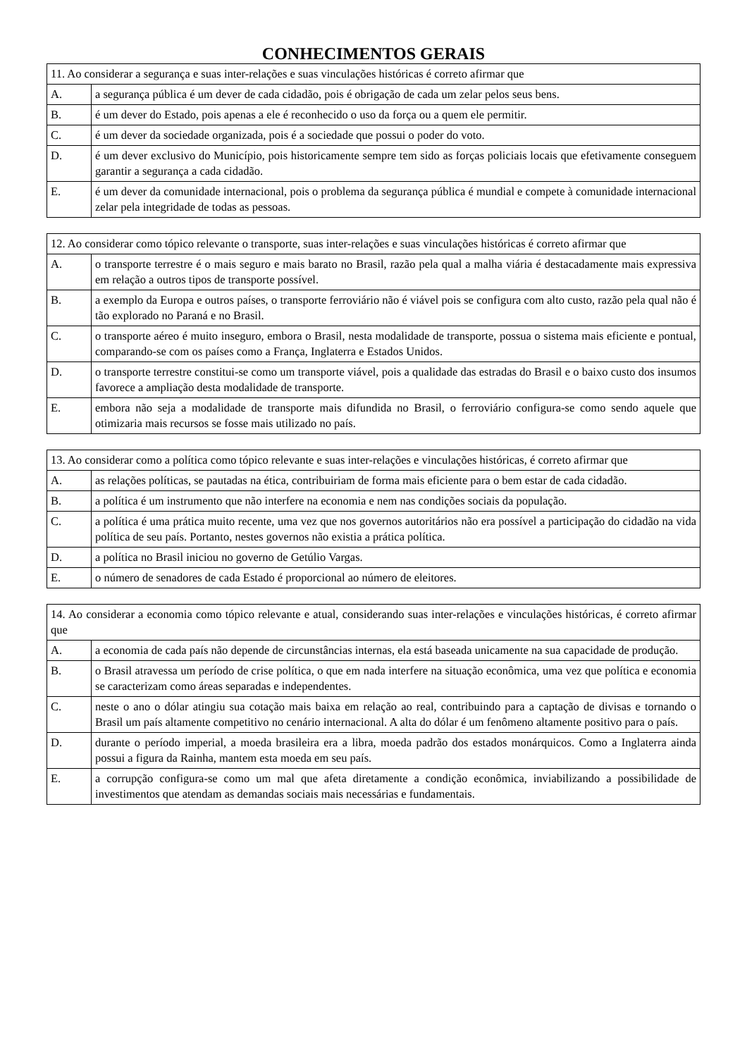CONHECIMENTOS GERAIS
| 11. Ao considerar a segurança e suas inter-relações e suas vinculações históricas é correto afirmar que | |
| A. | a segurança pública é um dever de cada cidadão, pois é obrigação de cada um zelar pelos seus bens. |
| B. | é um dever do Estado, pois apenas a ele é reconhecido o uso da força ou a quem ele permitir. |
| C. | é um dever da sociedade organizada, pois é a sociedade que possui o poder do voto. |
| D. | é um dever exclusivo do Município, pois historicamente sempre tem sido as forças policiais locais que efetivamente conseguem garantir a segurança a cada cidadão. |
| E. | é um dever da comunidade internacional, pois o problema da segurança pública é mundial e compete à comunidade internacional zelar pela integridade de todas as pessoas. |
| 12. Ao considerar como tópico relevante o transporte, suas inter-relações e suas vinculações históricas é correto afirmar que | |
| A. | o transporte terrestre é o mais seguro e mais barato no Brasil, razão pela qual a malha viária é destacadamente mais expressiva em relação a outros tipos de transporte possível. |
| B. | a exemplo da Europa e outros países, o transporte ferroviário não é viável pois se configura com alto custo, razão pela qual não é tão explorado no Paraná e no Brasil. |
| C. | o transporte aéreo é muito inseguro, embora o Brasil, nesta modalidade de transporte, possua o sistema mais eficiente e pontual, comparando-se com os países como a França, Inglaterra e Estados Unidos. |
| D. | o transporte terrestre constitui-se como um transporte viável, pois a qualidade das estradas do Brasil e o baixo custo dos insumos favorece a ampliação desta modalidade de transporte. |
| E. | embora não seja a modalidade de transporte mais difundida no Brasil, o ferroviário configura-se como sendo aquele que otimizaria mais recursos se fosse mais utilizado no país. |
| 13. Ao considerar como a política como tópico relevante e suas inter-relações e vinculações históricas, é correto afirmar que | |
| A. | as relações políticas, se pautadas na ética, contribuiriam de forma mais eficiente para o bem estar de cada cidadão. |
| B. | a política é um instrumento que não interfere na economia e nem nas condições sociais da população. |
| C. | a política é uma prática muito recente, uma vez que nos governos autoritários não era possível a participação do cidadão na vida política de seu país. Portanto, nestes governos não existia a prática política. |
| D. | a política no Brasil iniciou no governo de Getúlio Vargas. |
| E. | o número de senadores de cada Estado é proporcional ao número de eleitores. |
| 14. Ao considerar a economia como tópico relevante e atual, considerando suas inter-relações e vinculações históricas, é correto afirmar que | |
| A. | a economia de cada país não depende de circunstâncias internas, ela está baseada unicamente na sua capacidade de produção. |
| B. | o Brasil atravessa um período de crise política, o que em nada interfere na situação econômica, uma vez que política e economia se caracterizam como áreas separadas e independentes. |
| C. | neste o ano o dólar atingiu sua cotação mais baixa em relação ao real, contribuindo para a captação de divisas e tornando o Brasil um país altamente competitivo no cenário internacional. A alta do dólar é um fenômeno altamente positivo para o país. |
| D. | durante o período imperial, a moeda brasileira era a libra, moeda padrão dos estados monárquicos. Como a Inglaterra ainda possui a figura da Rainha, mantem esta moeda em seu país. |
| E. | a corrupção configura-se como um mal que afeta diretamente a condição econômica, inviabilizando a possibilidade de investimentos que atendam as demandas sociais mais necessárias e fundamentais. |